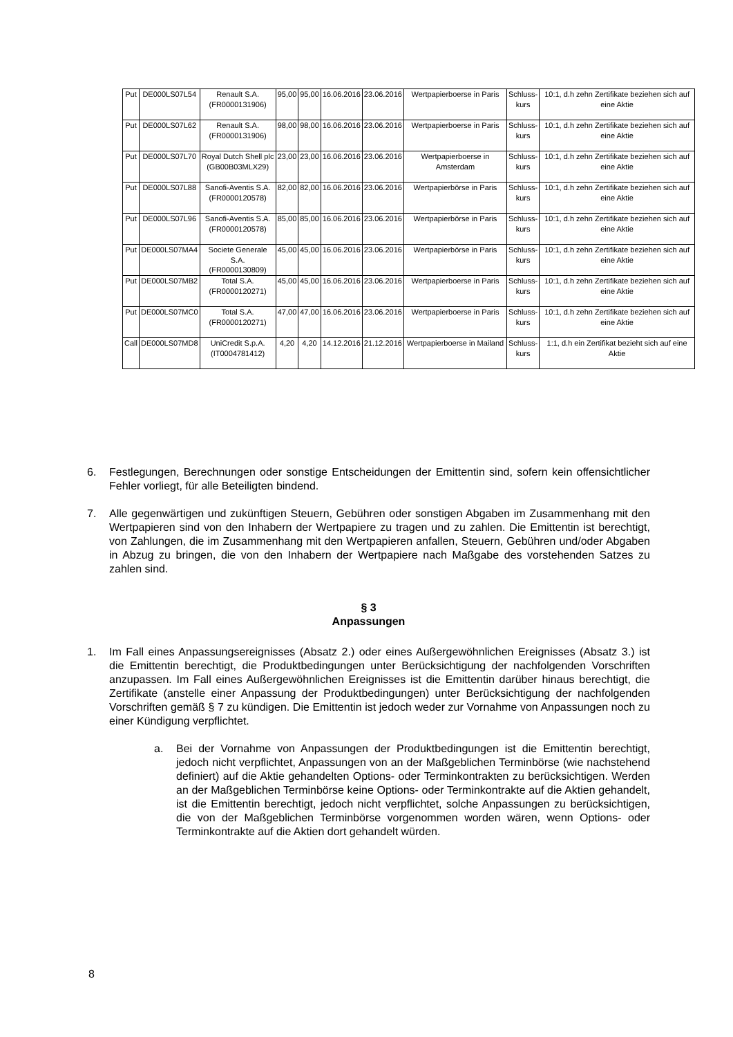| Put | DE000LS07L54 | Renault S.A. (FR0000131906) | 95,00 | 95,00 | 16.06.2016 | 23.06.2016 | Wertpapierboerse in Paris | Schluss- kurs | 10:1, d.h zehn Zertifikate beziehen sich auf eine Aktie |
| Put | DE000LS07L62 | Renault S.A. (FR0000131906) | 98,00 | 98,00 | 16.06.2016 | 23.06.2016 | Wertpapierboerse in Paris | Schluss- kurs | 10:1, d.h zehn Zertifikate beziehen sich auf eine Aktie |
| Put | DE000LS07L70 | Royal Dutch Shell plc (GB00B03MLX29) | 23,00 | 23,00 | 16.06.2016 | 23.06.2016 | Wertpapierboerse in Amsterdam | Schluss- kurs | 10:1, d.h zehn Zertifikate beziehen sich auf eine Aktie |
| Put | DE000LS07L88 | Sanofi-Aventis S.A. (FR0000120578) | 82,00 | 82,00 | 16.06.2016 | 23.06.2016 | Wertpapierbörse in Paris | Schluss- kurs | 10:1, d.h zehn Zertifikate beziehen sich auf eine Aktie |
| Put | DE000LS07L96 | Sanofi-Aventis S.A. (FR0000120578) | 85,00 | 85,00 | 16.06.2016 | 23.06.2016 | Wertpapierbörse in Paris | Schluss- kurs | 10:1, d.h zehn Zertifikate beziehen sich auf eine Aktie |
| Put | DE000LS07MA4 | Societe Generale S.A. (FR0000130809) | 45,00 | 45,00 | 16.06.2016 | 23.06.2016 | Wertpapierbörse in Paris | Schluss- kurs | 10:1, d.h zehn Zertifikate beziehen sich auf eine Aktie |
| Put | DE000LS07MB2 | Total S.A. (FR0000120271) | 45,00 | 45,00 | 16.06.2016 | 23.06.2016 | Wertpapierboerse in Paris | Schluss- kurs | 10:1, d.h zehn Zertifikate beziehen sich auf eine Aktie |
| Put | DE000LS07MC0 | Total S.A. (FR0000120271) | 47,00 | 47,00 | 16.06.2016 | 23.06.2016 | Wertpapierboerse in Paris | Schluss- kurs | 10:1, d.h zehn Zertifikate beziehen sich auf eine Aktie |
| Call | DE000LS07MD8 | UniCredit S.p.A. (IT0004781412) | 4,20 | 4,20 | 14.12.2016 | 21.12.2016 | Wertpapierboerse in Mailand | Schluss- kurs | 1:1, d.h ein Zertifikat bezieht sich auf eine Aktie |
6. Festlegungen, Berechnungen oder sonstige Entscheidungen der Emittentin sind, sofern kein offensichtlicher Fehler vorliegt, für alle Beteiligten bindend.
7. Alle gegenwärtigen und zukünftigen Steuern, Gebühren oder sonstigen Abgaben im Zusammenhang mit den Wertpapieren sind von den Inhabern der Wertpapiere zu tragen und zu zahlen. Die Emittentin ist berechtigt, von Zahlungen, die im Zusammenhang mit den Wertpapieren anfallen, Steuern, Gebühren und/oder Abgaben in Abzug zu bringen, die von den Inhabern der Wertpapiere nach Maßgabe des vorstehenden Satzes zu zahlen sind.
§ 3
Anpassungen
1. Im Fall eines Anpassungsereignisses (Absatz 2.) oder eines Außergewöhnlichen Ereignisses (Absatz 3.) ist die Emittentin berechtigt, die Produktbedingungen unter Berücksichtigung der nachfolgenden Vorschriften anzupassen. Im Fall eines Außergewöhnlichen Ereignisses ist die Emittentin darüber hinaus berechtigt, die Zertifikate (anstelle einer Anpassung der Produktbedingungen) unter Berücksichtigung der nachfolgenden Vorschriften gemäß § 7 zu kündigen. Die Emittentin ist jedoch weder zur Vornahme von Anpassungen noch zu einer Kündigung verpflichtet.
a. Bei der Vornahme von Anpassungen der Produktbedingungen ist die Emittentin berechtigt, jedoch nicht verpflichtet, Anpassungen von an der Maßgeblichen Terminbörse (wie nachstehend definiert) auf die Aktie gehandelten Options- oder Terminkontrakten zu berücksichtigen. Werden an der Maßgeblichen Terminbörse keine Options- oder Terminkontrakte auf die Aktien gehandelt, ist die Emittentin berechtigt, jedoch nicht verpflichtet, solche Anpassungen zu berücksichtigen, die von der Maßgeblichen Terminbörse vorgenommen worden wären, wenn Options- oder Terminkontrakte auf die Aktien dort gehandelt würden.
8